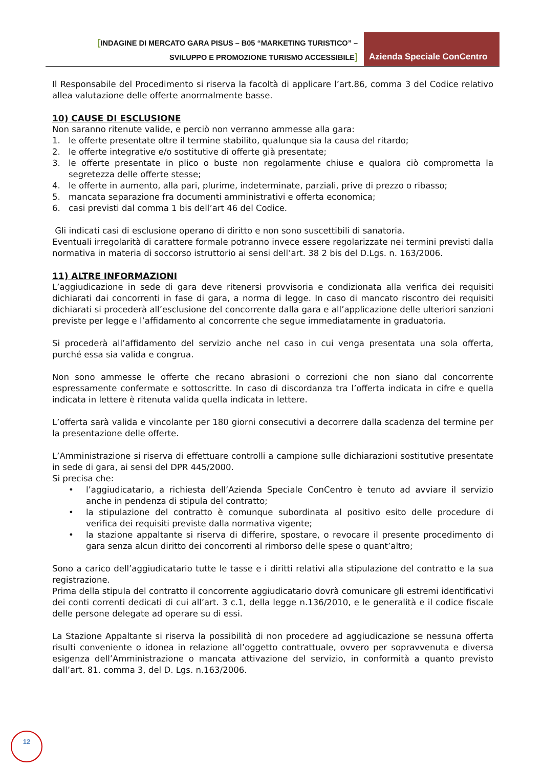[INDAGINE DI MERCATO GARA PISUS – B05 “MARKETING TURISTICO” –
SVILUPPO E PROMOZIONE TURISMO ACCESSIBILE]
Azienda Speciale ConCentro
Il Responsabile del Procedimento si riserva la facoltà di applicare l’art.86, comma 3 del Codice relativo allea valutazione delle offerte anormalmente basse.
10) CAUSE DI ESCLUSIONE
Non saranno ritenute valide, e perciò non verranno ammesse alla gara:
1. le offerte presentate oltre il termine stabilito, qualunque sia la causa del ritardo;
2. le offerte integrative e/o sostitutive di offerte già presentate;
3. le offerte presentate in plico o buste non regolarmente chiuse e qualora ciò comprometta la segretezza delle offerte stesse;
4. le offerte in aumento, alla pari, plurime, indeterminate, parziali, prive di prezzo o ribasso;
5. mancata separazione fra documenti amministrativi e offerta economica;
6. casi previsti dal comma 1 bis dell’art 46 del Codice.
Gli indicati casi di esclusione operano di diritto e non sono suscettibili di sanatoria.
Eventuali irregolarità di carattere formale potranno invece essere regolarizzate nei termini previsti dalla normativa in materia di soccorso istruttorio ai sensi dell’art. 38 2 bis del D.Lgs. n. 163/2006.
11) ALTRE INFORMAZIONI
L’aggiudicazione in sede di gara deve ritenersi provvisoria e condizionata alla verifica dei requisiti dichiarati dai concorrenti in fase di gara, a norma di legge. In caso di mancato riscontro dei requisiti dichiarati si procederà all’esclusione del concorrente dalla gara e all’applicazione delle ulteriori sanzioni previste per legge e l’affidamento al concorrente che segue immediatamente in graduatoria.
Si procederà all’affidamento del servizio anche nel caso in cui venga presentata una sola offerta, purché essa sia valida e congrua.
Non sono ammesse le offerte che recano abrasioni o correzioni che non siano dal concorrente espressamente confermate e sottoscritte. In caso di discordanza tra l’offerta indicata in cifre e quella indicata in lettere è ritenuta valida quella indicata in lettere.
L’offerta sarà valida e vincolante per 180 giorni consecutivi a decorrere dalla scadenza del termine per la presentazione delle offerte.
L’Amministrazione si riserva di effettuare controlli a campione sulle dichiarazioni sostitutive presentate in sede di gara, ai sensi del DPR 445/2000.
Si precisa che:
• l’aggiudicatario, a richiesta dell’Azienda Speciale ConCentro è tenuto ad avviare il servizio anche in pendenza di stipula del contratto;
• la stipulazione del contratto è comunque subordinata al positivo esito delle procedure di verifica dei requisiti previste dalla normativa vigente;
• la stazione appaltante si riserva di differire, spostare, o revocare il presente procedimento di gara senza alcun diritto dei concorrenti al rimborso delle spese o quant’altro;
Sono a carico dell’aggiudicatario tutte le tasse e i diritti relativi alla stipulazione del contratto e la sua registrazione.
Prima della stipula del contratto il concorrente aggiudicatario dovrà comunicare gli estremi identificativi dei conti correnti dedicati di cui all’art. 3 c.1, della legge n.136/2010, e le generalità e il codice fiscale delle persone delegate ad operare su di essi.
La Stazione Appaltante si riserva la possibilità di non procedere ad aggiudicazione se nessuna offerta risulti conveniente o idonea in relazione all’oggetto contrattuale, ovvero per sopravvenuta e diversa esigenza dell’Amministrazione o mancata attivazione del servizio, in conformità a quanto previsto dall’art. 81. comma 3, del D. Lgs. n.163/2006.
12